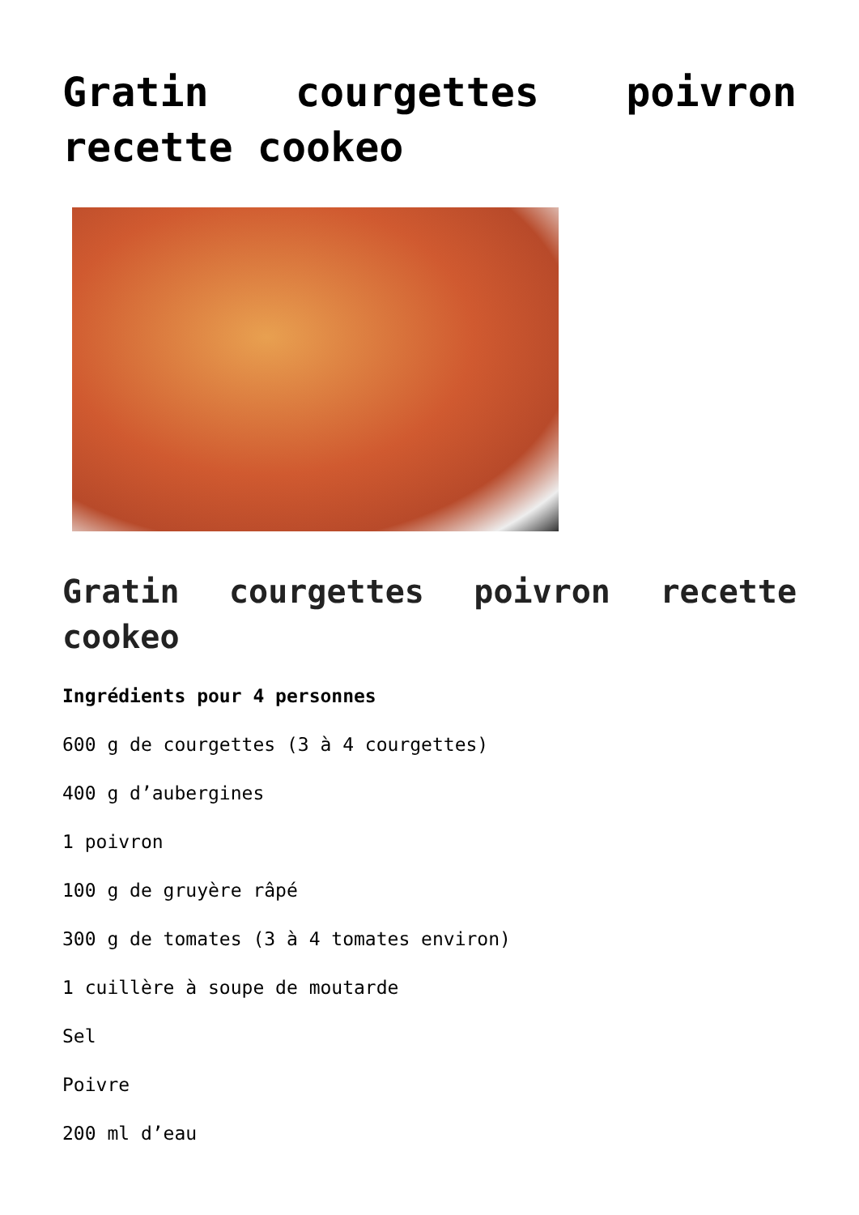Gratin courgettes poivron recette cookeo
Gratin courgettes poivron recette cookeo
Ingrédients pour 4 personnes
600 g de courgettes (3 à 4 courgettes)
400 g d’aubergines
1 poivron
100 g de gruyère râpé
300 g de tomates (3 à 4 tomates environ)
1 cuillère à soupe de moutarde
Sel
Poivre
200 ml d’eau